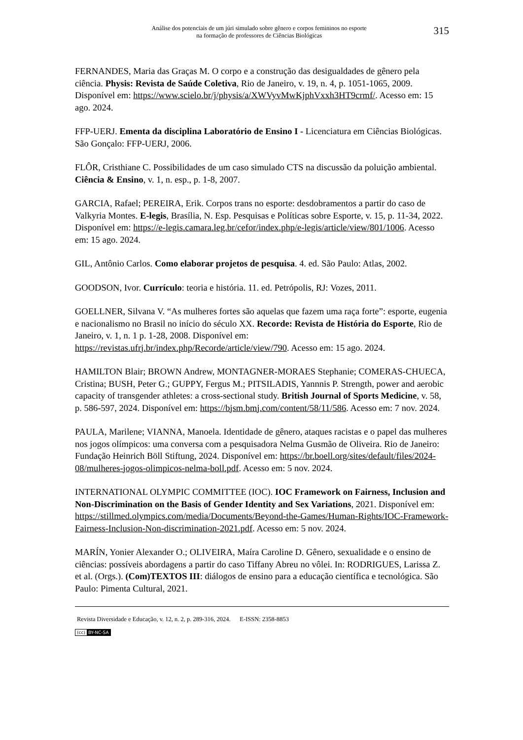Análise dos potenciais de um júri simulado sobre gênero e corpos femininos no esporte
na formação de professores de Ciências Biológicas
315
FERNANDES, Maria das Graças M. O corpo e a construção das desigualdades de gênero pela ciência. Physis: Revista de Saúde Coletiva, Rio de Janeiro, v. 19, n. 4, p. 1051-1065, 2009. Disponível em: https://www.scielo.br/j/physis/a/XWVyvMwKjphVxxh3HT9crmf/. Acesso em: 15 ago. 2024.
FFP-UERJ. Ementa da disciplina Laboratório de Ensino I - Licenciatura em Ciências Biológicas. São Gonçalo: FFP-UERJ, 2006.
FLÔR, Cristhiane C. Possibilidades de um caso simulado CTS na discussão da poluição ambiental. Ciência & Ensino, v. 1, n. esp., p. 1-8, 2007.
GARCIA, Rafael; PEREIRA, Erik. Corpos trans no esporte: desdobramentos a partir do caso de Valkyria Montes. E-legis, Brasília, N. Esp. Pesquisas e Políticas sobre Esporte, v. 15, p. 11-34, 2022. Disponível em: https://e-legis.camara.leg.br/cefor/index.php/e-legis/article/view/801/1006. Acesso em: 15 ago. 2024.
GIL, Antônio Carlos. Como elaborar projetos de pesquisa. 4. ed. São Paulo: Atlas, 2002.
GOODSON, Ivor. Currículo: teoria e história. 11. ed. Petrópolis, RJ: Vozes, 2011.
GOELLNER, Silvana V. “As mulheres fortes são aquelas que fazem uma raça forte”: esporte, eugenia e nacionalismo no Brasil no início do século XX. Recorde: Revista de História do Esporte, Rio de Janeiro, v. 1, n. 1 p. 1-28, 2008. Disponível em: https://revistas.ufrj.br/index.php/Recorde/article/view/790. Acesso em: 15 ago. 2024.
HAMILTON Blair; BROWN Andrew, MONTAGNER-MORAES Stephanie; COMERAS-CHUECA, Cristina; BUSH, Peter G.; GUPPY, Fergus M.; PITSILADIS, Yannnis P. Strength, power and aerobic capacity of transgender athletes: a cross-sectional study. British Journal of Sports Medicine, v. 58, p. 586-597, 2024. Disponível em: https://bjsm.bmj.com/content/58/11/586. Acesso em: 7 nov. 2024.
PAULA, Marilene; VIANNA, Manoela. Identidade de gênero, ataques racistas e o papel das mulheres nos jogos olímpicos: uma conversa com a pesquisadora Nelma Gusmão de Oliveira. Rio de Janeiro: Fundação Heinrich Böll Stiftung, 2024. Disponível em: https://br.boell.org/sites/default/files/2024-08/mulheres-jogos-olimpicos-nelma-boll.pdf. Acesso em: 5 nov. 2024.
INTERNATIONAL OLYMPIC COMMITTEE (IOC). IOC Framework on Fairness, Inclusion and Non-Discrimination on the Basis of Gender Identity and Sex Variations, 2021. Disponível em: https://stillmed.olympics.com/media/Documents/Beyond-the-Games/Human-Rights/IOC-Framework-Fairness-Inclusion-Non-discrimination-2021.pdf. Acesso em: 5 nov. 2024.
MARÍN, Yonier Alexander O.; OLIVEIRA, Maíra Caroline D. Gênero, sexualidade e o ensino de ciências: possíveis abordagens a partir do caso Tiffany Abreu no vôlei. In: RODRIGUES, Larissa Z. et al. (Orgs.). (Com)TEXTOS III: diálogos de ensino para a educação científica e tecnológica. São Paulo: Pimenta Cultural, 2021.
Revista Diversidade e Educação, v. 12, n. 2, p. 289-316, 2024. E-ISSN: 2358-8853
(cc) BY-NC-SA